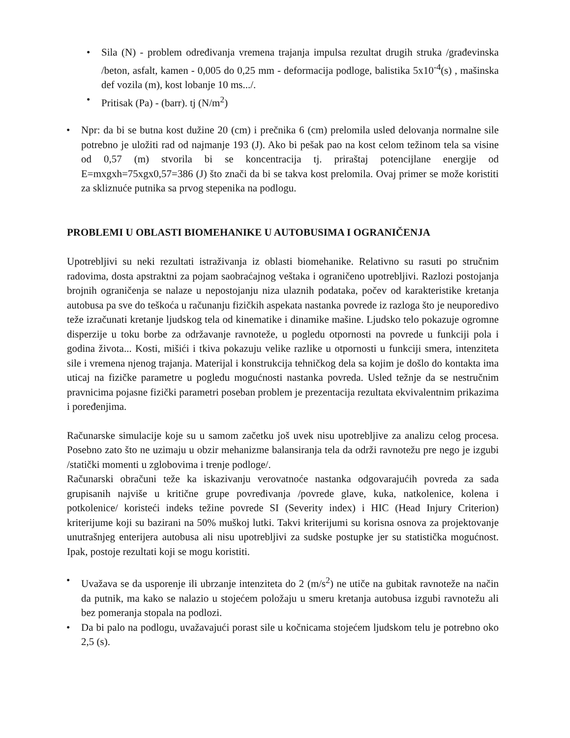• Sila (N) - problem određivanja vremena trajanja impulsa rezultat drugih struka /građevinska /beton, asfalt, kamen - 0,005 do 0,25 mm - deformacija podloge, balistika 5x10<sup>-4</sup>(s) , mašinska def vozila (m), kost lobanje 10 ms.../.
• Pritisak (Pa) - (barr). tj (N/m<sup>2</sup>)
• Npr: da bi se butna kost dužine 20 (cm) i prečnika 6 (cm) prelomila usled delovanja normalne sile potrebno je uložiti rad od najmanje 193 (J). Ako bi pešak pao na kost celom težinom tela sa visine od 0,57 (m) stvorila bi se koncentracija tj. priraštaj potencijlane energije od E=mxgxh=75xgx0,57=386 (J) što znači da bi se takva kost prelomila. Ovaj primer se može koristiti za skliznuće putnika sa prvog stepenika na podlogu.
PROBLEMI U OBLASTI BIOMEHANIKE U AUTOBUSIMA I OGRANIČENJA
Upotrebljivi su neki rezultati istraživanja iz oblasti biomehanike. Relativno su rasuti po stručnim radovima, dosta apstraktni za pojam saobraćajnog veštaka i ograničeno upotrebljivi. Razlozi postojanja brojnih ograničenja se nalaze u nepostojanju niza ulaznih podataka, počev od karakteristike kretanja autobusa pa sve do teškoća u računanju fizičkih aspekata nastanka povrede iz razloga što je neuporedivo teže izračunati kretanje ljudskog tela od kinematike i dinamike mašine. Ljudsko telo pokazuje ogromne disperzije u toku borbe za održavanje ravnoteže, u pogledu otpornosti na povrede u funkciji pola i godina života... Kosti, mišići i tkiva pokazuju velike razlike u otpornosti u funkciji smera, intenziteta sile i vremena njenog trajanja. Materijal i konstrukcija tehničkog dela sa kojim je došlo do kontakta ima uticaj na fizičke parametre u pogledu mogućnosti nastanka povreda. Usled težnje da se nestručnim pravnicima pojasne fizički parametri poseban problem je prezentacija rezultata ekvivalentnim prikazima i poređenjima.
Računarske simulacije koje su u samom začetku još uvek nisu upotrebljive za analizu celog procesa. Posebno zato što ne uzimaju u obzir mehanizme balansiranja tela da održi ravnotežu pre nego je izgubi /statički momenti u zglobovima i trenje podloge/.
Računarski obračuni teže ka iskazivanju verovatnoće nastanka odgovarajućih povreda za sada grupisanih najviše u kritične grupe povređivanja /povrede glave, kuka, natkolenice, kolena i potkolenice/ koristeći indeks težine povrede SI (Severity index) i HIC (Head Injury Criterion) kriterijume koji su bazirani na 50% muškoj lutki. Takvi kriterijumi su korisna osnova za projektovanje unutrašnjeg enterijera autobusa ali nisu upotrebljivi za sudske postupke jer su statistička mogućnost. Ipak, postoje rezultati koji se mogu koristiti.
• Uvažava se da usporenje ili ubrzanje intenziteta do 2 (m/s<sup>2</sup>) ne utiče na gubitak ravnoteže na način da putnik, ma kako se nalazio u stojećem položaju u smeru kretanja autobusa izgubi ravnotežu ali bez pomeranja stopala na podlozi.
• Da bi palo na podlogu, uvažavajući porast sile u kočnicama stojećem ljudskom telu je potrebno oko 2,5 (s).